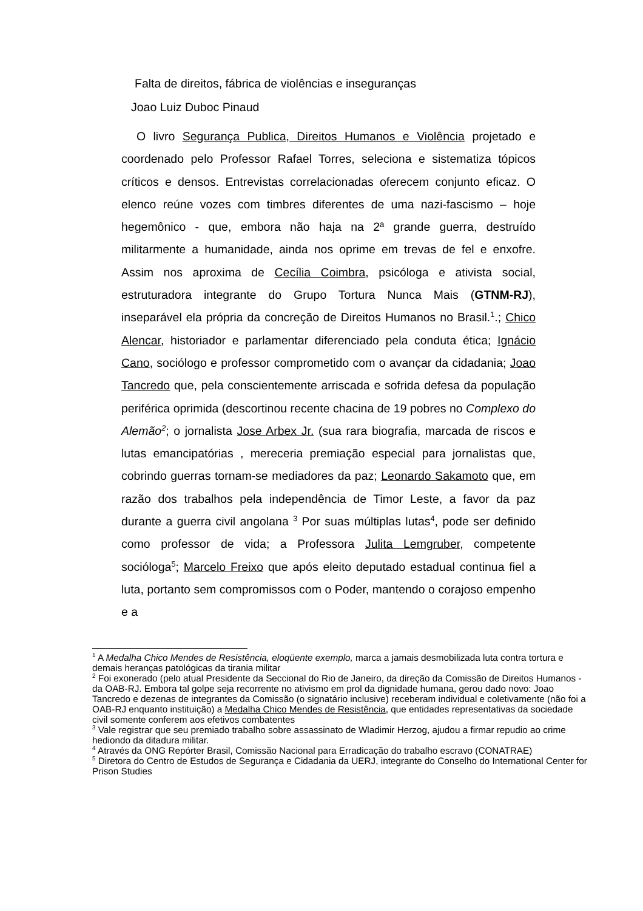Falta de direitos, fábrica de violências e inseguranças
Joao Luiz Duboc Pinaud
O livro Segurança Publica, Direitos Humanos e Violência projetado e coordenado pelo Professor Rafael Torres, seleciona e sistematiza tópicos críticos e densos. Entrevistas correlacionadas oferecem conjunto eficaz. O elenco reúne vozes com timbres diferentes de uma nazi-fascismo – hoje hegemônico - que, embora não haja na 2ª grande guerra, destruído militarmente a humanidade, ainda nos oprime em trevas de fel e enxofre. Assim nos aproxima de Cecília Coimbra, psicóloga e ativista social, estruturadora integrante do Grupo Tortura Nunca Mais (GTNM-RJ), inseparável ela própria da concreção de Direitos Humanos no Brasil.<sup>1</sup>.; Chico Alencar, historiador e parlamentar diferenciado pela conduta ética; Ignácio Cano, sociólogo e professor comprometido com o avançar da cidadania; Joao Tancredo que, pela conscientemente arriscada e sofrida defesa da população periférica oprimida (descortinou recente chacina de 19 pobres no Complexo do Alemão<sup>2</sup>; o jornalista Jose Arbex Jr. (sua rara biografia, marcada de riscos e lutas emancipatórias , mereceria premiação especial para jornalistas que, cobrindo guerras tornam-se mediadores da paz; Leonardo Sakamoto que, em razão dos trabalhos pela independência de Timor Leste, a favor da paz durante a guerra civil angolana <sup>3</sup> Por suas múltiplas lutas<sup>4</sup>, pode ser definido como professor de vida; a Professora Julita Lemgruber, competente socióloga<sup>5</sup>; Marcelo Freixo que após eleito deputado estadual continua fiel a luta, portanto sem compromissos com o Poder, mantendo o corajoso empenho e a
<sup>1</sup> A Medalha Chico Mendes de Resistência, eloqüente exemplo, marca a jamais desmobilizada luta contra tortura e demais heranças patológicas da tirania militar
<sup>2</sup> Foi exonerado (pelo atual Presidente da Seccional do Rio de Janeiro, da direção da Comissão de Direitos Humanos - da OAB-RJ. Embora tal golpe seja recorrente no ativismo em prol da dignidade humana, gerou dado novo: Joao Tancredo e dezenas de integrantes da Comissão (o signatário inclusive) receberam individual e coletivamente (não foi a OAB-RJ enquanto instituição) a Medalha Chico Mendes de Resistência, que entidades representativas da sociedade civil somente conferem aos efetivos combatentes
<sup>3</sup> Vale registrar que seu premiado trabalho sobre assassinato de Wladimir Herzog, ajudou a firmar repudio ao crime hediondo da ditadura militar.
<sup>4</sup> Através da ONG Repórter Brasil, Comissão Nacional para Erradicação do trabalho escravo (CONATRAE)
<sup>5</sup> Diretora do Centro de Estudos de Segurança e Cidadania da UERJ, integrante do Conselho do International Center for Prison Studies